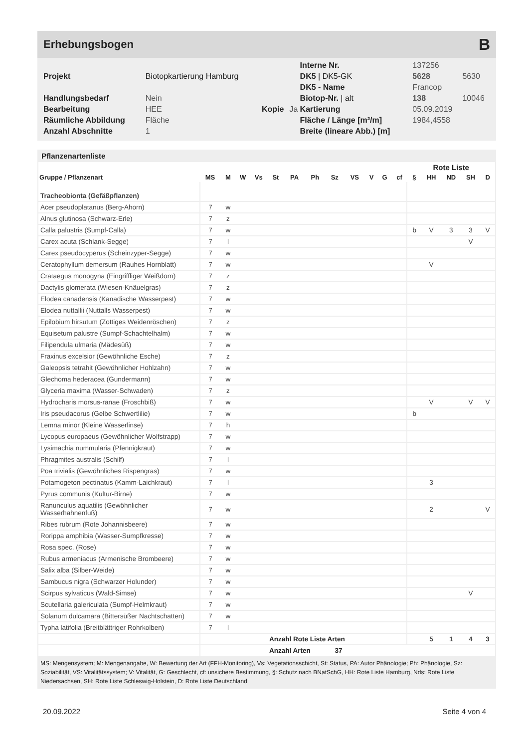Erhebungsbogen B
| | | | | Interne Nr. | 137256 | |
| Projekt | Biotopkartierung Hamburg | | | DK5 / DK5-GK | 5628 | 5630 |
| | | | | DK5 - Name | Francop | |
| Handlungsbedarf | Nein | | | Biotop-Nr. / alt | 138 | 10046 |
| Bearbeitung | HEE | Kopie | Ja | Kartierung | 05.09.2019 | |
| Räumliche Abbildung | Fläche | | | Fläche / Länge [m²/m] | 1984,4558 | |
| Anzahl Abschnitte | 1 | | | Breite (lineare Abb.) [m] | | |
Pflanzenartenliste
| | | | | | | | | | | | | | Rote Liste | | | | |
| --- | --- | --- | --- | --- | --- | --- | --- | --- | --- | --- | --- | --- | --- | --- | --- | --- | --- |
| Gruppe / Pflanzenart | MS | M | W | Vs | St | PA | Ph | Sz | VS | V | G | cf | § | HH | ND | SH | D |
| Tracheobionta (Gefäßpflanzen) | | | | | | | | | | | | | | | | | |
| Acer pseudoplatanus (Berg-Ahorn) | 7 | w | | | | | | | | | | | | | | | |
| Alnus glutinosa (Schwarz-Erle) | 7 | z | | | | | | | | | | | | | | | |
| Calla palustris (Sumpf-Calla) | 7 | w | | | | | | | | | | | b | V | 3 | 3 | V |
| Carex acuta (Schlank-Segge) | 7 | l | | | | | | | | | | | | | | V | |
| Carex pseudocyperus (Scheinzyper-Segge) | 7 | w | | | | | | | | | | | | | | | |
| Ceratophyllum demersum (Rauhes Hornblatt) | 7 | w | | | | | | | | | | | | V | | | |
| Crataegus monogyna (Eingriffliger Weißdorn) | 7 | z | | | | | | | | | | | | | | | |
| Dactylis glomerata (Wiesen-Knäuelgras) | 7 | z | | | | | | | | | | | | | | | |
| Elodea canadensis (Kanadische Wasserpest) | 7 | w | | | | | | | | | | | | | | | |
| Elodea nuttallii (Nuttalls Wasserpest) | 7 | w | | | | | | | | | | | | | | | |
| Epilobium hirsutum (Zottiges Weidenröschen) | 7 | z | | | | | | | | | | | | | | | |
| Equisetum palustre (Sumpf-Schachtelhalm) | 7 | w | | | | | | | | | | | | | | | |
| Filipendula ulmaria (Mädesüß) | 7 | w | | | | | | | | | | | | | | | |
| Fraxinus excelsior (Gewöhnliche Esche) | 7 | z | | | | | | | | | | | | | | | |
| Galeopsis tetrahit (Gewöhnlicher Hohlzahn) | 7 | w | | | | | | | | | | | | | | | |
| Glechoma hederacea (Gundermann) | 7 | w | | | | | | | | | | | | | | | |
| Glyceria maxima (Wasser-Schwaden) | 7 | z | | | | | | | | | | | | | | | |
| Hydrocharis morsus-ranae (Froschbiß) | 7 | w | | | | | | | | | | | | V | | V | V |
| Iris pseudacorus (Gelbe Schwertlilie) | 7 | w | | | | | | | | | | | b | | | | |
| Lemna minor (Kleine Wasserlinse) | 7 | h | | | | | | | | | | | | | | | |
| Lycopus europaeus (Gewöhnlicher Wolfstrapp) | 7 | w | | | | | | | | | | | | | | | |
| Lysimachia nummularia (Pfennigkraut) | 7 | w | | | | | | | | | | | | | | | |
| Phragmites australis (Schilf) | 7 | l | | | | | | | | | | | | | | | |
| Poa trivialis (Gewöhnliches Rispengras) | 7 | w | | | | | | | | | | | | | | | |
| Potamogeton pectinatus (Kamm-Laichkraut) | 7 | l | | | | | | | | | | | | 3 | | | |
| Pyrus communis (Kultur-Birne) | 7 | w | | | | | | | | | | | | | | | |
| Ranunculus aquatilis (Gewöhnlicher Wasserhahnenfuß) | 7 | w | | | | | | | | | | | | 2 | | | V |
| Ribes rubrum (Rote Johannisbeere) | 7 | w | | | | | | | | | | | | | | | |
| Rorippa amphibia (Wasser-Sumpfkresse) | 7 | w | | | | | | | | | | | | | | | |
| Rosa spec. (Rose) | 7 | w | | | | | | | | | | | | | | | |
| Rubus armeniacus (Armenische Brombeere) | 7 | w | | | | | | | | | | | | | | | |
| Salix alba (Silber-Weide) | 7 | w | | | | | | | | | | | | | | | |
| Sambucus nigra (Schwarzer Holunder) | 7 | w | | | | | | | | | | | | | | | |
| Scirpus sylvaticus (Wald-Simse) | 7 | w | | | | | | | | | | | | | | V | |
| Scutellaria galericulata (Sumpf-Helmkraut) | 7 | w | | | | | | | | | | | | | | | |
| Solanum dulcamara (Bittersüßer Nachtschatten) | 7 | w | | | | | | | | | | | | | | | |
| Typha latifolia (Breitblättriger Rohrkolben) | 7 | l | | | | | | | | | | | | | | | |
| | | | | | Anzahl Rote Liste Arten | | | | | | | | | 5 | 1 | 4 | 3 |
| | | | | | Anzahl Arten 37 | | | | | | | | | | | | |
MS: Mengensystem; M: Mengenangabe, W: Bewertung der Art (FFH-Monitoring), Vs: Vegetationsschicht, St: Status, PA: Autor Phänologie; Ph: Phänologie, Sz: Soziabilität, VS: Vitalitätssystem; V: Vitalität, G: Geschlecht, cf: unsichere Bestimmung, §: Schutz nach BNatSchG, HH: Rote Liste Hamburg, Nds: Rote Liste Niedersachsen, SH: Rote Liste Schleswig-Holstein, D: Rote Liste Deutschland
20.09.2022 Seite 4 von 4